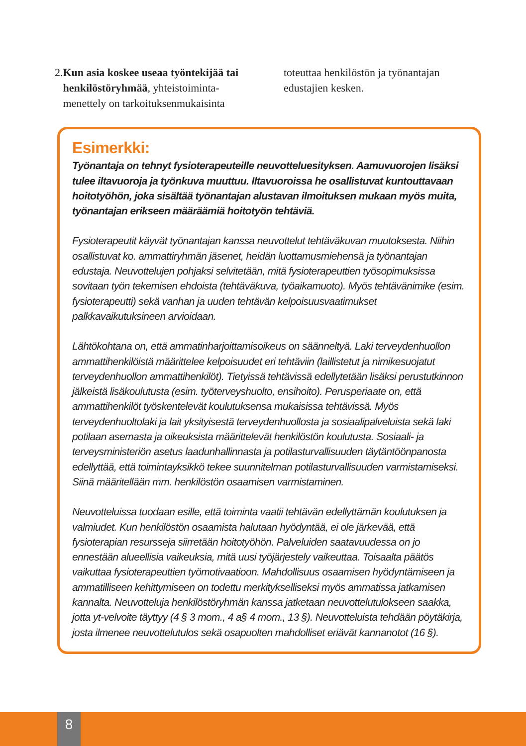2. Kun asia koskee useaa työntekijää tai henkilöstöryhmää, yhteistoiminta-menettely on tarkoituksenmukaisinta
toteuttaa henkilöstön ja työnantajan edustajien kesken.
Esimerkki:
Työnantaja on tehnyt fysioterapeuteille neuvotteluesityksen. Aamuvuorojen lisäksi tulee iltavuoroja ja työnkuva muuttuu. Iltavuoroissa he osallistuvat kuntouttavaan hoitotyöhön, joka sisältää työnantajan alustavan ilmoituksen mukaan myös muita, työnantajan erikseen määräämiä hoitotyön tehtäviä.
Fysioterapeutit käyvät työnantajan kanssa neuvottelut tehtäväkuvan muutoksesta. Niihin osallistuvat ko. ammattiryhmän jäsenet, heidän luottamusmiehensä ja työnantajan edustaja. Neuvottelujen pohjaksi selvitetään, mitä fysioterapeuttien työsopimuksissa sovitaan työn tekemisen ehdoista (tehtäväkuva, työaikamuoto). Myös tehtävänimike (esim. fysioterapeutti) sekä vanhan ja uuden tehtävän kelpoisuusvaatimukset palkkavaikutuksineen arvioidaan.
Lähtökohtana on, että ammatinharjoittamisoikeus on säänneltyä. Laki terveydenhuollon ammattihenkilöistä määrittelee kelpoisuudet eri tehtäviin (laillistetut ja nimikesuojatut terveydenhuollon ammattihenkilöt). Tietyissä tehtävissä edellytetään lisäksi perustutkinnon jälkeistä lisäkoulutusta (esim. työterveyshuolto, ensihoito). Perusperiaate on, että ammattihenkilöt työskentelevät koulutuksensa mukaisissa tehtävissä. Myös terveydenhuoltolaki ja lait yksityisestä terveydenhuollosta ja sosiaalipalveluista sekä laki potilaan asemasta ja oikeuksista määrittelevät henkilöstön koulutusta. Sosiaali- ja terveysministeriön asetus laadunhallinnasta ja potilasturvallisuuden täytäntöönpanosta edellyttää, että toimintayksikkö tekee suunnitelman potilasturvallisuuden varmistamiseksi. Siinä määritellään mm. henkilöstön osaamisen varmistaminen.
Neuvotteluissa tuodaan esille, että toiminta vaatii tehtävän edellyttämän koulutuksen ja valmiudet. Kun henkilöstön osaamista halutaan hyödyntää, ei ole järkevää, että fysioterapian resursseja siirretään hoitotyöhön. Palveluiden saatavuudessa on jo ennestään alueellisia vaikeuksia, mitä uusi työjärjestely vaikeuttaa. Toisaalta päätös vaikuttaa fysioterapeuttien työmotivaatioon. Mahdollisuus osaamisen hyödyntämiseen ja ammatilliseen kehittymiseen on todettu merkitykselliseksi myös ammatissa jatkamisen kannalta. Neuvotteluja henkilöstöryhmän kanssa jatketaan neuvottelutulokseen saakka, jotta yt-velvoite täyttyy (4 § 3 mom., 4 a§ 4 mom., 13 §). Neuvotteluista tehdään pöytäkirja, josta ilmenee neuvottelutulos sekä osapuolten mahdolliset eriävät kannanotot (16 §).
8